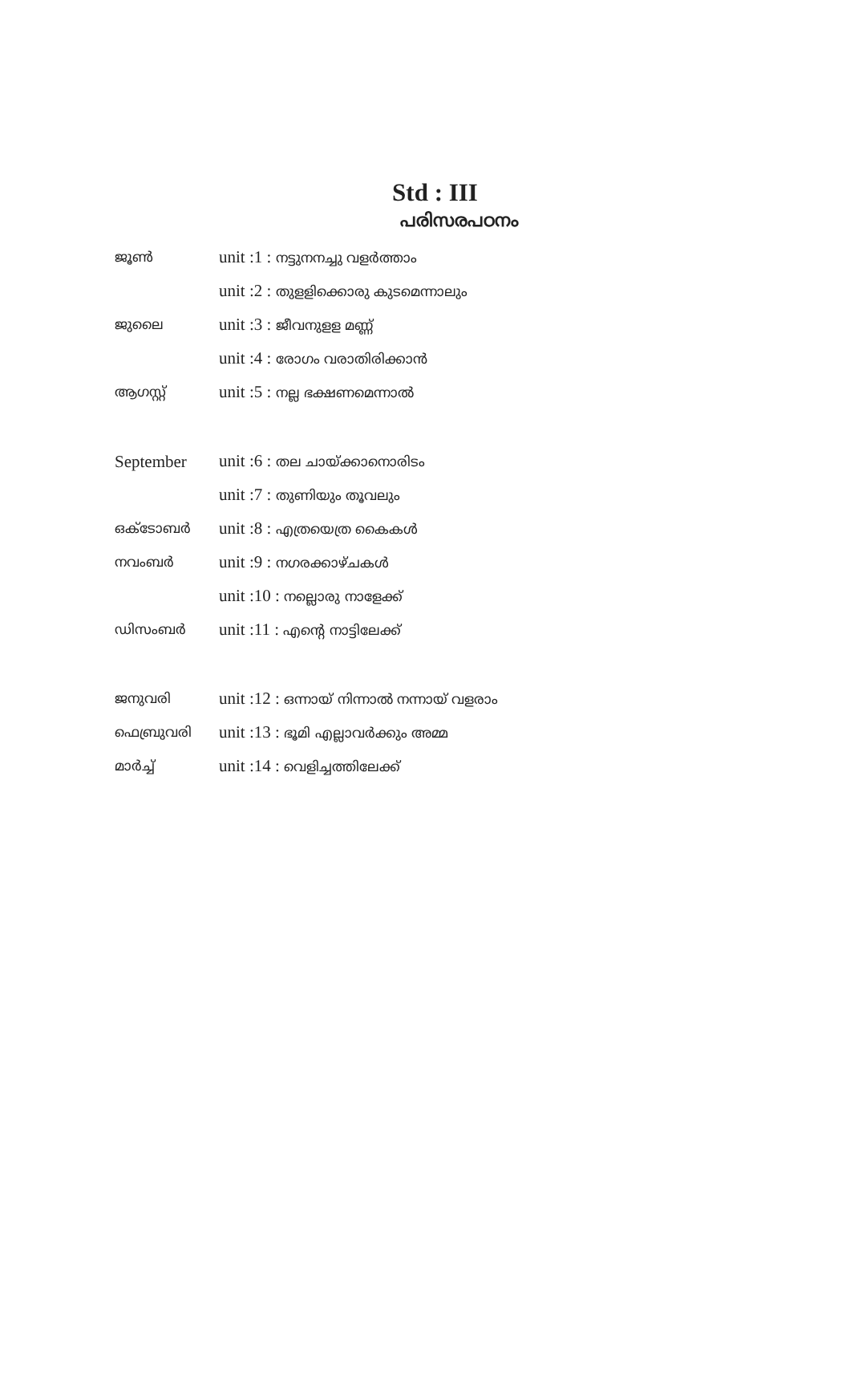Std : III
പരിസരപഠനം
| ജൂൺ | unit :1 : നട്ടുനനച്ചു വളർത്താം |
| | unit :2 : തുളളിക്കൊരു കുടമെന്നാലും |
| ജുലൈ | unit :3 : ജീവനുളള മണ്ണ് |
| | unit :4 : രോഗം വരാതിരിക്കാൻ |
| ആഗസ്റ്റ് | unit :5 : നല്ല ഭക്ഷണമെന്നാൽ |
| September | unit :6 : തല ചായ്ക്കാനൊരിടം |
| | unit :7 : തുണിയും തൂവലും |
| ഒക്ടോബർ | unit :8 : എത്രയെത്ര കൈകൾ |
| നവംബർ | unit :9 : നഗരക്കാഴ്ചകൾ |
| | unit :10 : നല്ലൊരു നാളേക്ക് |
| ഡിസംബർ | unit :11 : എന്റെ നാട്ടിലേക്ക് |
| ജനുവരി | unit :12 : ഒന്നായ് നിന്നാൽ നന്നായ് വളരാം |
| ഫെബ്രുവരി | unit :13 : ഭൂമി എല്ലാവർക്കും അമ്മ |
| മാർച്ച് | unit :14 : വെളിച്ചത്തിലേക്ക് |